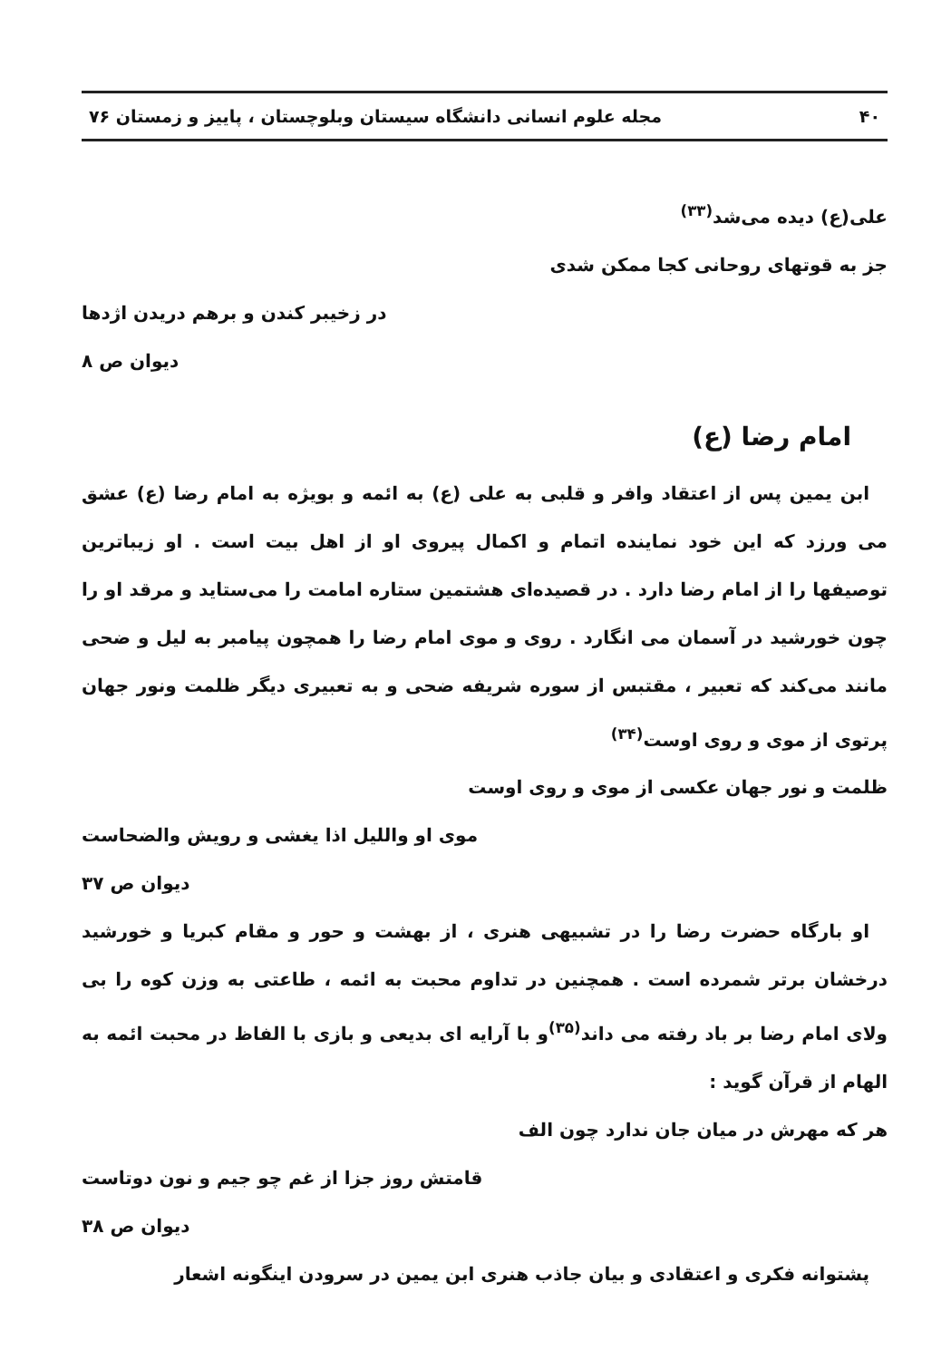۴۰ مجله علوم انسانی دانشگاه سیستان وبلوچستان ، پاییز و زمستان ۷۶
علی(ع) دیده می‌شد<sup>(۳۳)</sup>
جز به قوتهای روحانی کجا ممکن شدی
در زخیبر کندن و برهم دریدن اژدها
دیوان ص ۸
امام رضا (ع)
ابن یمین پس از اعتقاد وافر و قلبی به علی (ع) به ائمه و بویژه به امام رضا (ع) عشق می ورزد که این خود نماینده اتمام و اکمال پیروی او از اهل بیت است . او زیباترین توصیفها را از امام رضا دارد . در قصیده‌ای هشتمین ستاره امامت را می‌ستاید و مرقد او را چون خورشید در آسمان می انگارد . روی و موی امام رضا را همچون پیامبر به لیل و ضحی مانند می‌کند که تعبیر ، مقتبس از سوره شریفه ضحی و به تعبیری دیگر ظلمت ونور جهان پرتوی از موی و روی اوست<sup>(۳۴)</sup>
ظلمت و نور جهان عکسی از موی و روی اوست
موی او واللیل اذا یغشی و رویش والضحاست
دیوان ص ۳۷
او بارگاه حضرت رضا را در تشبیهی هنری ، از بهشت و حور و مقام کبریا و خورشید درخشان برتر شمرده است . همچنین در تداوم محبت به ائمه ، طاعتی به وزن کوه را بی ولای امام رضا بر باد رفته می داند<sup>(۳۵)</sup>و با آرایه ای بدیعی و بازی با الفاظ در محبت ائمه به الهام از قرآن گوید :
هر که مهرش در میان جان ندارد چون الف
قامتش روز جزا از غم چو جیم و نون دوتاست
دیوان ص ۳۸
پشتوانه فکری و اعتقادی و بیان جاذب هنری ابن یمین در سرودن اینگونه اشعار